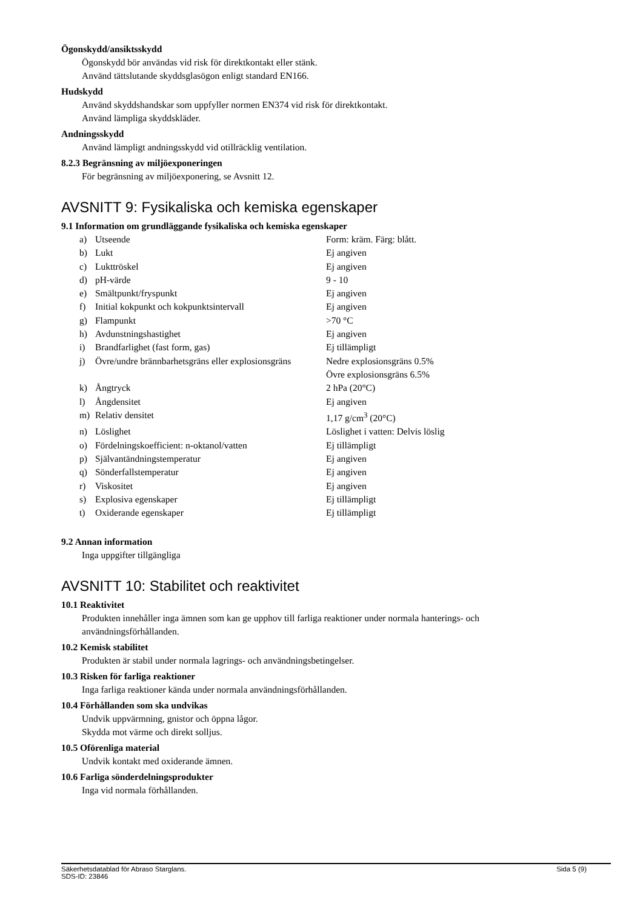Ögonskydd/ansiktsskydd
Ögonskydd bör användas vid risk för direktkontakt eller stänk.
Använd tättslutande skyddsglasögon enligt standard EN166.
Hudskydd
Använd skyddshandskar som uppfyller normen EN374 vid risk för direktkontakt.
Använd lämpliga skyddskläder.
Andningsskydd
Använd lämpligt andningsskydd vid otillräcklig ventilation.
8.2.3 Begränsning av miljöexponeringen
För begränsning av miljöexponering, se Avsnitt 12.
AVSNITT 9: Fysikaliska och kemiska egenskaper
9.1 Information om grundläggande fysikaliska och kemiska egenskaper
| a) | Utseende | Form: kräm. Färg: blått. |
| b) | Lukt | Ej angiven |
| c) | Lukttröskel | Ej angiven |
| d) | pH-värde | 9 - 10 |
| e) | Smältpunkt/fryspunkt | Ej angiven |
| f) | Initial kokpunkt och kokpunktsintervall | Ej angiven |
| g) | Flampunkt | >70 °C |
| h) | Avdunstningshastighet | Ej angiven |
| i) | Brandfarlighet (fast form, gas) | Ej tillämpligt |
| j) | Övre/undre brännbarhetsgräns eller explosionsgräns | Nedre explosionsgräns 0.5% Övre explosionsgräns 6.5% |
| k) | Ångtryck | 2 hPa (20°C) |
| l) | Ångdensitet | Ej angiven |
| m) | Relativ densitet | 1,17 g/cm<sup>3</sup> (20°C) |
| n) | Löslighet | Löslighet i vatten: Delvis löslig |
| o) | Fördelningskoefficient: n-oktanol/vatten | Ej tillämpligt |
| p) | Självantändningstemperatur | Ej angiven |
| q) | Sönderfallstemperatur | Ej angiven |
| r) | Viskositet | Ej angiven |
| s) | Explosiva egenskaper | Ej tillämpligt |
| t) | Oxiderande egenskaper | Ej tillämpligt |
9.2 Annan information
Inga uppgifter tillgängliga
AVSNITT 10: Stabilitet och reaktivitet
10.1 Reaktivitet
Produkten innehåller inga ämnen som kan ge upphov till farliga reaktioner under normala hanterings- och
användningsförhållanden.
10.2 Kemisk stabilitet
Produkten är stabil under normala lagrings- och användningsbetingelser.
10.3 Risken för farliga reaktioner
Inga farliga reaktioner kända under normala användningsförhållanden.
10.4 Förhållanden som ska undvikas
Undvik uppvärmning, gnistor och öppna lågor.
Skydda mot värme och direkt solljus.
10.5 Oförenliga material
Undvik kontakt med oxiderande ämnen.
10.6 Farliga sönderdelningsprodukter
Inga vid normala förhållanden.
Säkerhetsdatablad för Abraso Starglans.
SDS-ID: 23846 Sida 5 (9)